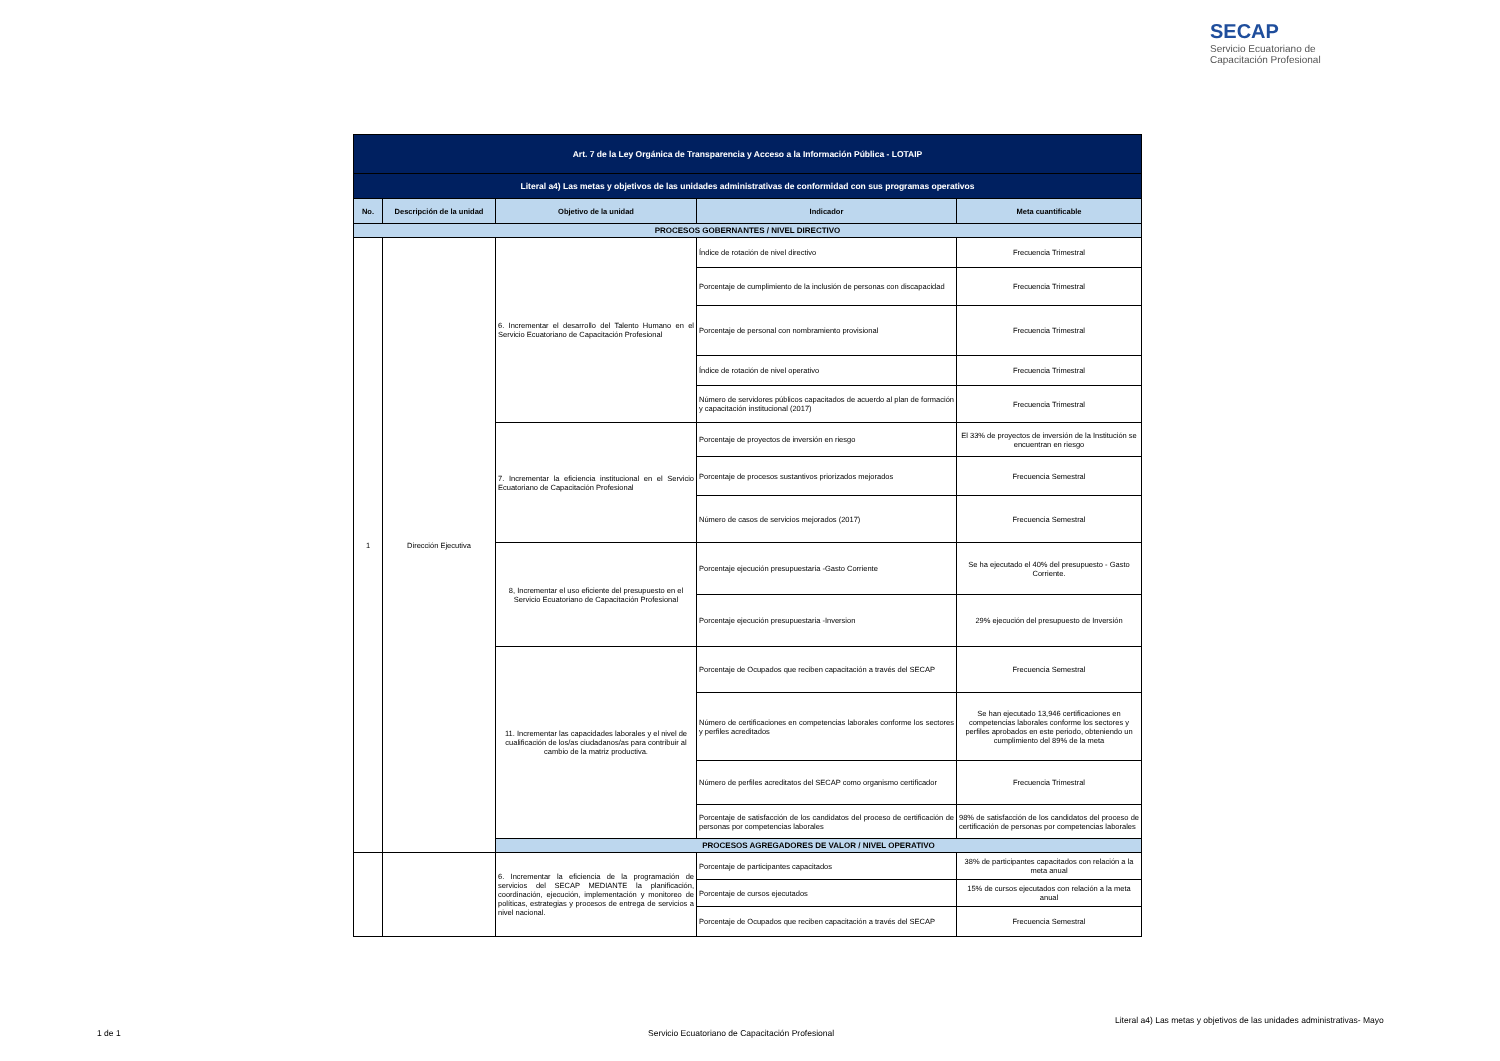SECAP
Servicio Ecuatoriano de
Capacitación Profesional
| Art. 7 de la Ley Orgánica de Transparencia y Acceso a la Información Pública - LOTAIP | | | | |
| Literal a4) Las metas y objetivos de las unidades administrativas de conformidad con sus programas operativos | | | | |
| No. | Descripción de la unidad | Objetivo de la unidad | Indicador | Meta cuantificable |
| PROCESOS GOBERNANTES / NIVEL DIRECTIVO | | | | |
| 1 | Dirección Ejecutiva | 6. Incrementar el desarrollo del Talento Humano en el Servicio Ecuatoriano de Capacitación Profesional | Índice de rotación de nivel directivo | Frecuencia Trimestral |
| | | | Porcentaje de cumplimiento de la inclusión de personas con discapacidad | Frecuencia Trimestral |
| | | | Porcentaje de personal con nombramiento provisional | Frecuencia Trimestral |
| | | | Índice de rotación de nivel operativo | Frecuencia Trimestral |
| | | | Número de servidores públicos capacitados de acuerdo al plan de formación y capacitación institucional (2017) | Frecuencia Trimestral |
| | | 7. Incrementar la eficiencia institucional en el Servicio Ecuatoriano de Capacitación Profesional | Porcentaje de proyectos de inversión en riesgo | El 33% de proyectos de inversión de la Institución se encuentran en riesgo |
| | | | Porcentaje de procesos sustantivos priorizados mejorados | Frecuencia Semestral |
| | | | Número de casos de servicios mejorados (2017) | Frecuencia Semestral |
| | | 8, Incrementar el uso eficiente del presupuesto en el Servicio Ecuatoriano de Capacitación Profesional | Porcentaje ejecución presupuestaria -Gasto Corriente | Se ha ejecutado el 40% del presupuesto - Gasto Corriente. |
| | | | Porcentaje ejecución presupuestaria -Inversion | 29% ejecución del presupuesto de Inversión |
| | | 11. Incrementar las capacidades laborales y el nivel de cualificación de los/as ciudadanos/as para contribuir al cambio de la matriz productiva. | Porcentaje de Ocupados que reciben capacitación a través del SECAP | Frecuencia Semestral |
| | | | Número de certificaciones en competencias laborales conforme los sectores y perfiles acreditados | Se han ejecutado 13,946 certificaciones en competencias laborales conforme los sectores y perfiles aprobados en este periodo, obteniendo un cumplimiento del 89% de la meta |
| | | | Número de perfiles acreditatos del SECAP como organismo certificador | Frecuencia Trimestral |
| | | | Porcentaje de satisfacción de los candidatos del proceso de certificación de personas por competencias laborales | 98% de satisfacción de los candidatos del proceso de certificación de personas por competencias laborales |
| | | PROCESOS AGREGADORES DE VALOR / NIVEL OPERATIVO | | |
| | | 6. Incrementar la eficiencia de la programación de servicios del SECAP MEDIANTE la planificación, coordinación, ejecución, implementación y monitoreo de políticas, estrategias y procesos de entrega de servicios a nivel nacional. | Porcentaje de participantes capacitados | 38% de participantes capacitados con relación a la meta anual |
| | | | Porcentaje de cursos ejecutados | 15% de cursos ejecutados con relación a la meta anual |
| | | | Porcentaje de Ocupados que reciben capacitación a través del SECAP | Frecuencia Semestral |
1 de 1
Servicio Ecuatoriano de Capacitación Profesional
Literal a4) Las metas y objetivos de las unidades administrativas- Mayo